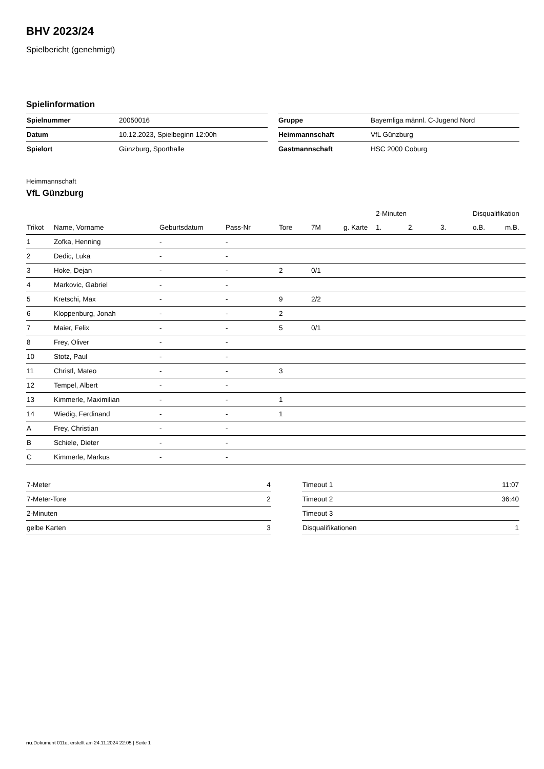BHV 2023/24
Spielbericht (genehmigt)
Spielinformation
| Spielnummer | 20050016 |
| Datum | 10.12.2023, Spielbeginn 12:00h |
| Spielort | Günzburg, Sporthalle |
| Gruppe | Bayernliga männl. C-Jugend Nord |
| Heimmannschaft | VfL Günzburg |
| Gastmannschaft | HSC 2000 Coburg |
Heimmannschaft
VfL Günzburg
| | | | | | | | 2-Minuten | | | Disqualifikation | |
| --- | --- | --- | --- | --- | --- | --- | --- | --- | --- | --- | --- |
| Trikot | Name, Vorname | Geburtsdatum | Pass-Nr | Tore | 7M | g. Karte | 1. | 2. | 3. | o.B. | m.B. |
| 1 | Zofka, Henning | - | - | | | | | | | | |
| 2 | Dedic, Luka | - | - | | | | | | | | |
| 3 | Hoke, Dejan | - | - | 2 | 0/1 | | | | | | |
| 4 | Markovic, Gabriel | - | - | | | | | | | | |
| 5 | Kretschi, Max | - | - | 9 | 2/2 | | | | | | |
| 6 | Kloppenburg, Jonah | - | - | 2 | | | | | | | |
| 7 | Maier, Felix | - | - | 5 | 0/1 | | | | | | |
| 8 | Frey, Oliver | - | - | | | | | | | | |
| 10 | Stotz, Paul | - | - | | | | | | | | |
| 11 | Christl, Mateo | - | - | 3 | | | | | | | |
| 12 | Tempel, Albert | - | - | | | | | | | | |
| 13 | Kimmerle, Maximilian | - | - | 1 | | | | | | | |
| 14 | Wiedig, Ferdinand | - | - | 1 | | | | | | | |
| A | Frey, Christian | - | - | | | | | | | | |
| B | Schiele, Dieter | - | - | | | | | | | | |
| C | Kimmerle, Markus | - | - | | | | | | | | |
| 7-Meter | 4 |
| 7-Meter-Tore | 2 |
| 2-Minuten | |
| gelbe Karten | 3 |
| Timeout 1 | 11:07 |
| Timeout 2 | 36:40 |
| Timeout 3 | |
| Disqualifikationen | 1 |
nu.Dokument 011e, erstellt am 24.11.2024 22:05 | Seite 1